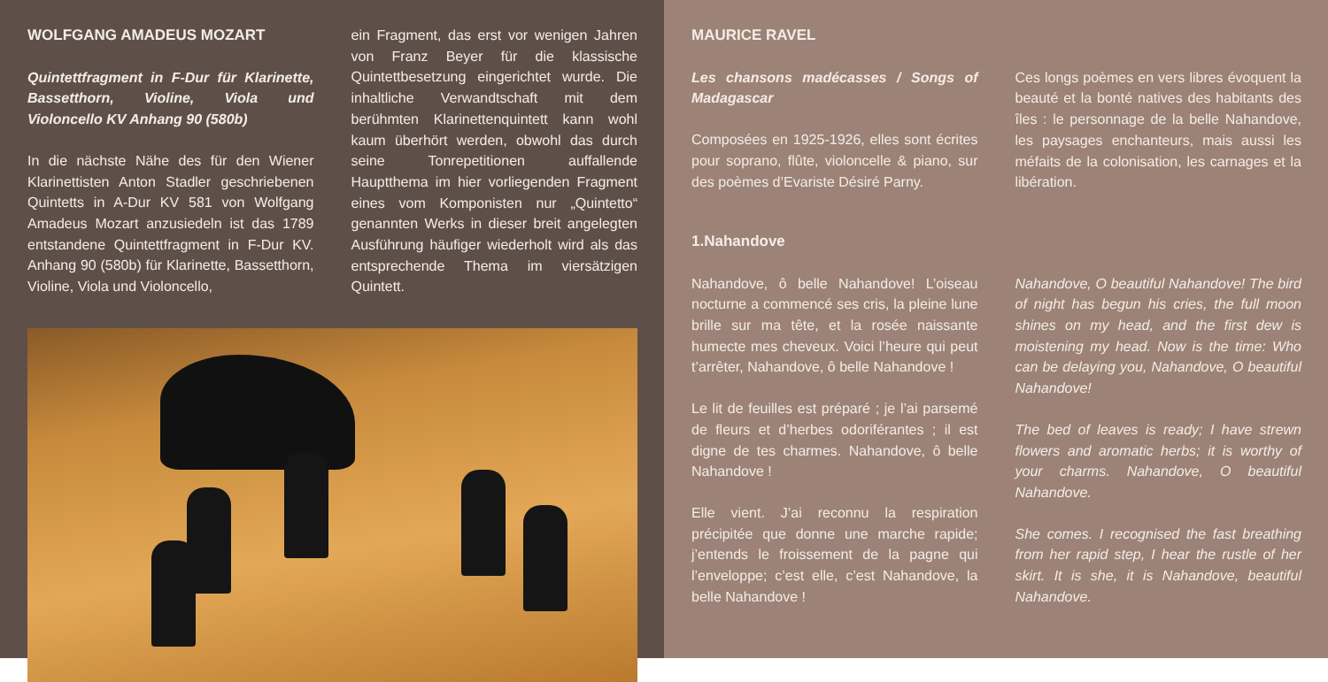WOLFGANG AMADEUS MOZART
Quintettfragment in F-Dur für Klarinette, Bassetthorn, Violine, Viola und Violoncello KV Anhang 90 (580b)
In die nächste Nähe des für den Wiener Klarinettisten Anton Stadler geschriebenen Quintetts in A-Dur KV 581 von Wolfgang Amadeus Mozart anzusiedeln ist das 1789 entstandene Quintettfragment in F-Dur KV. Anhang 90 (580b) für Klarinette, Bassetthorn, Violine, Viola und Violoncello,
ein Fragment, das erst vor wenigen Jahren von Franz Beyer für die klassische Quintettbesetzung eingerichtet wurde. Die inhaltliche Verwandtschaft mit dem berühmten Klarinettenquintett kann wohl kaum überhört werden, obwohl das durch seine Tonrepetitionen auffallende Hauptthema im hier vorliegenden Fragment eines vom Komponisten nur „Quintetto“ genannten Werks in dieser breit angelegten Ausführung häufiger wiederholt wird als das entsprechende Thema im viersätzigen Quintett.
MAURICE RAVEL
Les chansons madécasses / Songs of Madagascar
Composées en 1925-1926, elles sont écrites pour soprano, flûte, violoncelle & piano, sur des poèmes d’Evariste Désiré Parny.
Ces longs poèmes en vers libres évoquent la beauté et la bonté natives des habitants des îles : le personnage de la belle Nahandove, les paysages enchanteurs, mais aussi les méfaits de la colonisation, les carnages et la libération.
1.Nahandove
Nahandove, ô belle Nahandove! L’oiseau nocturne a commencé ses cris, la pleine lune brille sur ma tête, et la rosée naissante humecte mes cheveux. Voici l’heure qui peut t’arrêter, Nahandove, ô belle Nahandove !
Le lit de feuilles est préparé ; je l’ai parsemé de fleurs et d’herbes odoriférantes ; il est digne de tes charmes. Nahandove, ô belle Nahandove !
Elle vient. J’ai reconnu la respiration précipitée que donne une marche rapide; j’entends le froissement de la pagne qui l’enveloppe; c’est elle, c’est Nahandove, la belle Nahandove !
Nahandove, O beautiful Nahandove! The bird of night has begun his cries, the full moon shines on my head, and the first dew is moistening my head. Now is the time: Who can be delaying you, Nahandove, O beautiful Nahandove!
The bed of leaves is ready; I have strewn flowers and aromatic herbs; it is worthy of your charms. Nahandove, O beautiful Nahandove.
She comes. I recognised the fast breathing from her rapid step, I hear the rustle of her skirt. It is she, it is Nahandove, beautiful Nahandove.